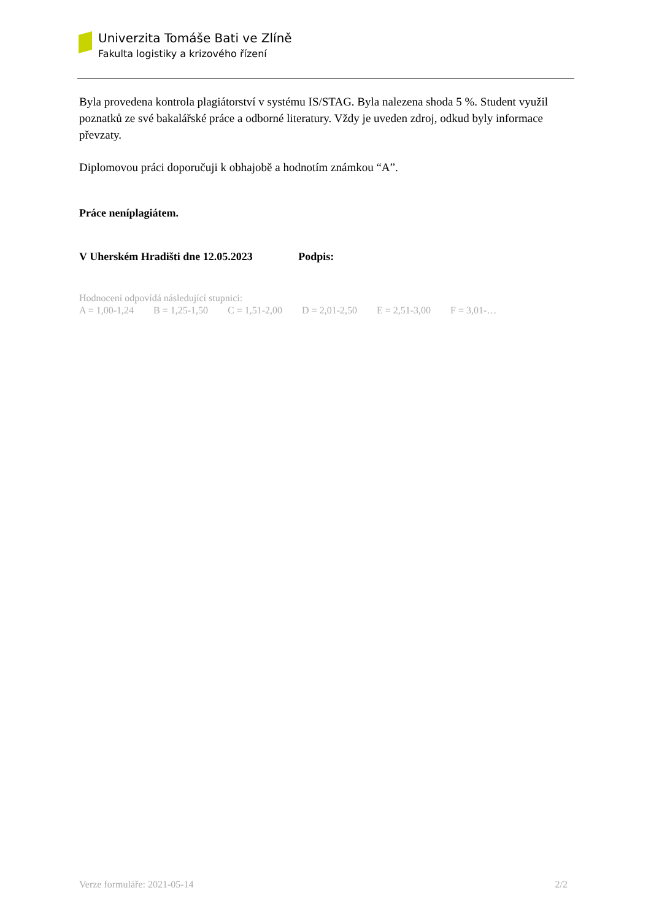Univerzita Tomáše Bati ve Zlíně
Fakulta logistiky a krizového řízení
Byla provedena kontrola plagiátorství v systému IS/STAG. Byla nalezena shoda 5 %. Student využil poznatků ze své bakalářské práce a odborné literatury. Vždy je uveden zdroj, odkud byly informace převzaty.
Diplomovou práci doporučuji k obhajobě a hodnotím známkou “A”.
Práce neníplagiátem.
V Uherském Hradišti dne 12.05.2023 Podpis:
Hodnocení odpovídá následující stupnici:
A = 1,00-1,24 B = 1,25-1,50 C = 1,51-2,00 D = 2,01-2,50 E = 2,51-3,00 F = 3,01-…
Verze formuláře: 2021-05-14 2/2